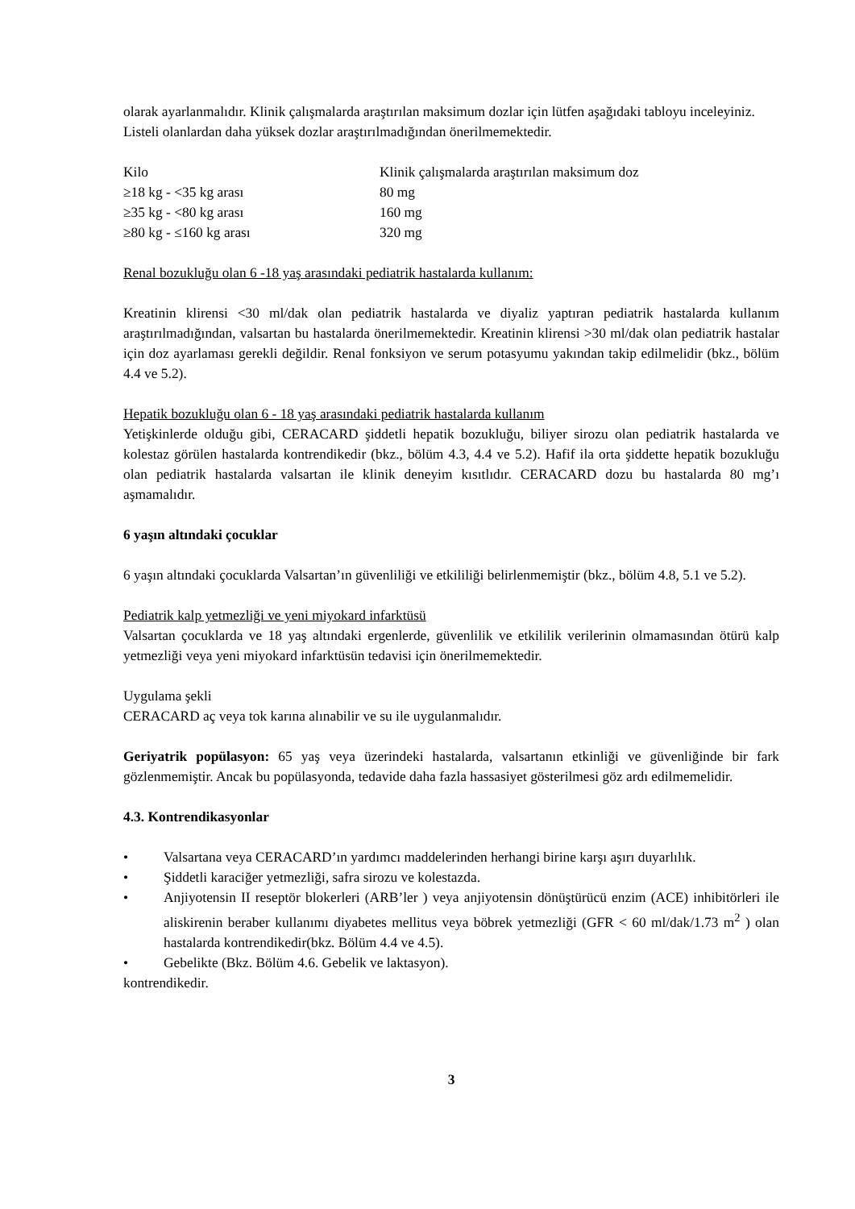olarak ayarlanmalıdır. Klinik çalışmalarda araştırılan maksimum dozlar için lütfen aşağıdaki tabloyu inceleyiniz.
Listeli olanlardan daha yüksek dozlar araştırılmadığından önerilmemektedir.
| Kilo | Klinik çalışmalarda araştırılan maksimum doz |
| ≥18 kg - <35 kg arası | 80 mg |
| ≥35 kg - <80 kg arası | 160 mg |
| ≥80 kg - ≤160 kg arası | 320 mg |
Renal bozukluğu olan 6 -18 yaş arasındaki pediatrik hastalarda kullanım:
Kreatinin klirensi <30 ml/dak olan pediatrik hastalarda ve diyaliz yaptıran pediatrik hastalarda kullanım araştırılmadığından, valsartan bu hastalarda önerilmemektedir. Kreatinin klirensi >30 ml/dak olan pediatrik hastalar için doz ayarlaması gerekli değildir. Renal fonksiyon ve serum potasyumu yakından takip edilmelidir (bkz., bölüm 4.4 ve 5.2).
Hepatik bozukluğu olan 6 - 18 yaş arasındaki pediatrik hastalarda kullanım
Yetişkinlerde olduğu gibi, CERACARD şiddetli hepatik bozukluğu, biliyer sirozu olan pediatrik hastalarda ve kolestaz görülen hastalarda kontrendikedir (bkz., bölüm 4.3, 4.4 ve 5.2). Hafif ila orta şiddette hepatik bozukluğu olan pediatrik hastalarda valsartan ile klinik deneyim kısıtlıdır. CERACARD dozu bu hastalarda 80 mg’ı aşmamalıdır.
6 yaşın altındaki çocuklar
6 yaşın altındaki çocuklarda Valsartan’ın güvenliliği ve etkililiği belirlenmemiştir (bkz., bölüm 4.8, 5.1 ve 5.2).
Pediatrik kalp yetmezliği ve yeni miyokard infarktüsü
Valsartan çocuklarda ve 18 yaş altındaki ergenlerde, güvenlilik ve etkililik verilerinin olmamasından ötürü kalp yetmezliği veya yeni miyokard infarktüsün tedavisi için önerilmemektedir.
Uygulama şekli
CERACARD aç veya tok karına alınabilir ve su ile uygulanmalıdır.
Geriyatrik popülasyon: 65 yaş veya üzerindeki hastalarda, valsartanın etkinliği ve güvenliğinde bir fark gözlenmemiştir. Ancak bu popülasyonda, tedavide daha fazla hassasiyet gösterilmesi göz ardı edilmemelidir.
4.3. Kontrendikasyonlar
• Valsartana veya CERACARD’ın yardımcı maddelerinden herhangi birine karşı aşırı duyarlılık.
• Şiddetli karaciğer yetmezliği, safra sirozu ve kolestazda.
• Anjiyotensin II reseptör blokerleri (ARB’ler ) veya anjiyotensin dönüştürücü enzim (ACE) inhibitörleri ile aliskirenin beraber kullanımı diyabetes mellitus veya böbrek yetmezliği (GFR < 60 ml/dak/1.73 m<sup>2</sup> ) olan hastalarda kontrendikedir(bkz. Bölüm 4.4 ve 4.5).
• Gebelikte (Bkz. Bölüm 4.6. Gebelik ve laktasyon).
kontrendikedir.
3